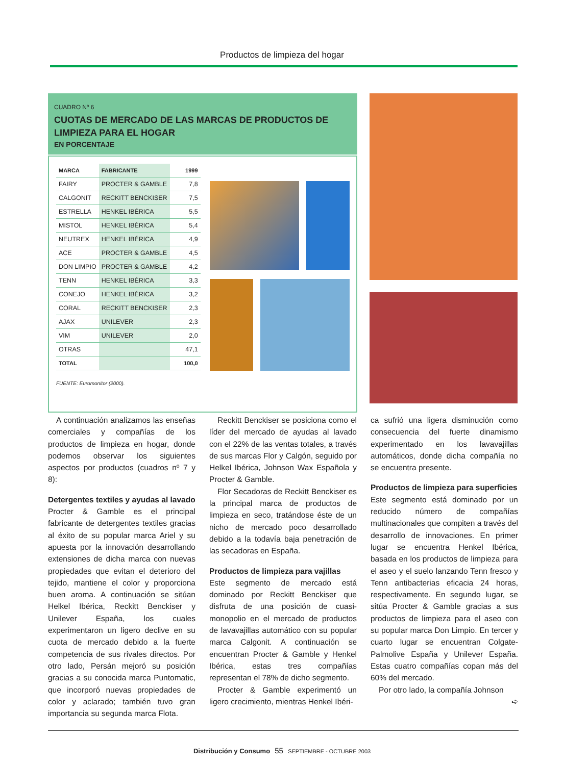Productos de limpieza del hogar
CUADRO Nº 6
CUOTAS DE MERCADO DE LAS MARCAS DE PRODUCTOS DE LIMPIEZA PARA EL HOGAR
EN PORCENTAJE
| MARCA | FABRICANTE | 1999 |
| --- | --- | --- |
| FAIRY | PROCTER & GAMBLE | 7,8 |
| CALGONIT | RECKITT BENCKISER | 7,5 |
| ESTRELLA | HENKEL IBÉRICA | 5,5 |
| MISTOL | HENKEL IBÉRICA | 5,4 |
| NEUTREX | HENKEL IBÉRICA | 4,9 |
| ACE | PROCTER & GAMBLE | 4,5 |
| DON LIMPIO | PROCTER & GAMBLE | 4,2 |
| TENN | HENKEL IBÉRICA | 3,3 |
| CONEJO | HENKEL IBÉRICA | 3,2 |
| CORAL | RECKITT BENCKISER | 2,3 |
| AJAX | UNILEVER | 2,3 |
| VIM | UNILEVER | 2,0 |
| OTRAS | | 47,1 |
| TOTAL | | 100,0 |
FUENTE: Euromonitor (2000).
A continuación analizamos las enseñas comerciales y compañías de los productos de limpieza en hogar, donde podemos observar los siguientes aspectos por productos (cuadros nº 7 y 8):
Detergentes textiles y ayudas al lavado
Procter & Gamble es el principal fabricante de detergentes textiles gracias al éxito de su popular marca Ariel y su apuesta por la innovación desarrollando extensiones de dicha marca con nuevas propiedades que evitan el deterioro del tejido, mantiene el color y proporciona buen aroma. A continuación se sitúan Helkel Ibérica, Reckitt Benckiser y Unilever España, los cuales experimentaron un ligero declive en su cuota de mercado debido a la fuerte competencia de sus rivales directos. Por otro lado, Persán mejoró su posición gracias a su conocida marca Puntomatic, que incorporó nuevas propiedades de color y aclarado; también tuvo gran importancia su segunda marca Flota.
Reckitt Benckiser se posiciona como el líder del mercado de ayudas al lavado con el 22% de las ventas totales, a través de sus marcas Flor y Calgón, seguido por Helkel Ibérica, Johnson Wax Española y Procter & Gamble.
Flor Secadoras de Reckitt Benckiser es la principal marca de productos de limpieza en seco, tratándose éste de un nicho de mercado poco desarrollado debido a la todavía baja penetración de las secadoras en España.
Productos de limpieza para vajillas
Este segmento de mercado está dominado por Reckitt Benckiser que disfruta de una posición de cuasi-monopolio en el mercado de productos de lavavajillas automático con su popular marca Calgonit. A continuación se encuentran Procter & Gamble y Henkel Ibérica, estas tres compañías representan el 78% de dicho segmento.
Procter & Gamble experimentó un ligero crecimiento, mientras Henkel Ibéri-
ca sufrió una ligera disminución como consecuencia del fuerte dinamismo experimentado en los lavavajillas automáticos, donde dicha compañía no se encuentra presente.
Productos de limpieza para superficies
Este segmento está dominado por un reducido número de compañías multinacionales que compiten a través del desarrollo de innovaciones. En primer lugar se encuentra Henkel Ibérica, basada en los productos de limpieza para el aseo y el suelo lanzando Tenn fresco y Tenn antibacterias eficacia 24 horas, respectivamente. En segundo lugar, se sitúa Procter & Gamble gracias a sus productos de limpieza para el aseo con su popular marca Don Limpio. En tercer y cuarto lugar se encuentran Colgate-Palmolive España y Unilever España. Estas cuatro compañías copan más del 60% del mercado.
Por otro lado, la compañía Johnson
➪
Distribución y Consumo 55 SEPTIEMBRE - OCTUBRE 2003